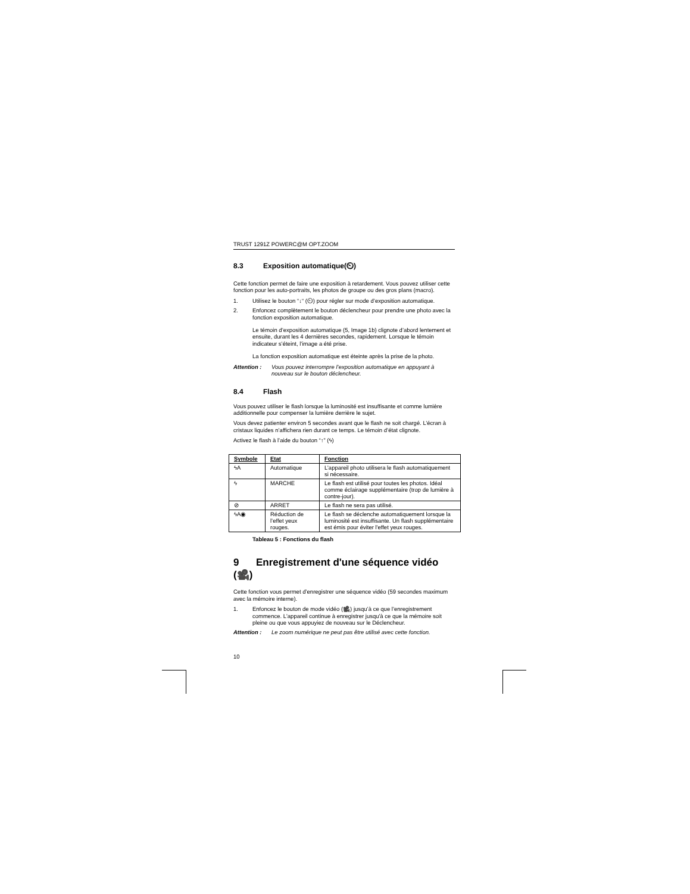TRUST 1291Z POWERC@M OPT.ZOOM
8.3 Exposition automatique(⏲)
Cette fonction permet de faire une exposition à retardement. Vous pouvez utiliser cette fonction pour les auto-portraits, les photos de groupe ou des gros plans (macro).
1. Utilisez le bouton “↓“ (⏲) pour régler sur mode d’exposition automatique.
2. Enfoncez complètement le bouton déclencheur pour prendre une photo avec la fonction exposition automatique.
Le témoin d’exposition automatique (5, Image 1b) clignote d’abord lentement et ensuite, durant les 4 dernières secondes, rapidement. Lorsque le témoin indicateur s’éteint, l’image a été prise.
La fonction exposition automatique est éteinte après la prise de la photo.
Attention : Vous pouvez interrompre l’exposition automatique en appuyant à nouveau sur le bouton déclencheur.
8.4 Flash
Vous pouvez utiliser le flash lorsque la luminosité est insuffisante et comme lumière additionnelle pour compenser la lumière derrière le sujet.
Vous devez patienter environ 5 secondes avant que le flash ne soit chargé. L’écran à cristaux liquides n’affichera rien durant ce temps. Le témoin d’état clignote.
Activez le flash à l’aide du bouton “↑” (ϟ)
| Symbole | Etat | Fonction |
| --- | --- | --- |
| ϟA | Automatique | L’appareil photo utilisera le flash automatiquement si nécessaire. |
| ϟ | MARCHE | Le flash est utilisé pour toutes les photos. Idéal comme éclairage supplémentaire (trop de lumière à contre-jour). |
| ⊘ | ARRET | Le flash ne sera pas utilisé. |
| ϟA◉ | Réduction de l’effet yeux rouges. | Le flash se déclenche automatiquement lorsque la luminosité est insuffisante. Un flash supplémentaire est émis pour éviter l'effet yeux rouges. |
Tableau 5 : Fonctions du flash
9 Enregistrement d'une séquence vidéo (🎥)
Cette fonction vous permet d’enregistrer une séquence vidéo (59 secondes maximum avec la mémoire interne).
1. Enfoncez le bouton de mode vidéo (🎥) jusqu’à ce que l’enregistrement commence. L'appareil continue à enregistrer jusqu'à ce que la mémoire soit pleine ou que vous appuyiez de nouveau sur le Déclencheur.
Attention : Le zoom numérique ne peut pas être utilisé avec cette fonction.
10